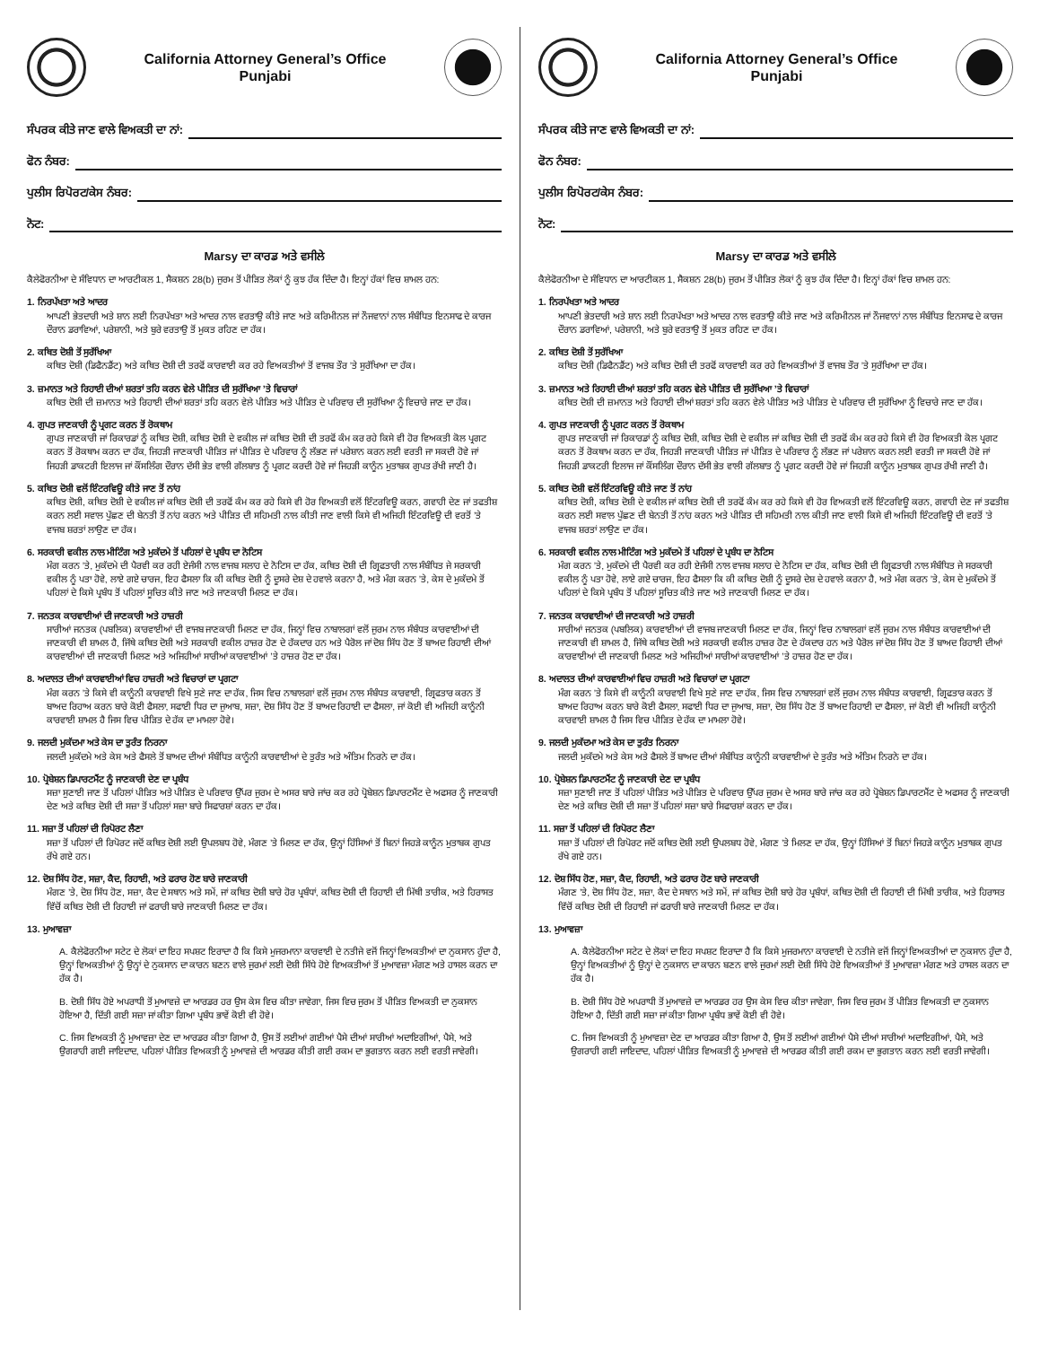California Attorney General’s Office
Punjabi
ਸੰਪਰਕ ਕੀਤੇ ਜਾਣ ਵਾਲੇ ਵਿਅਕਤੀ ਦਾ ਨਾਂ:
ਫੋਨ ਨੰਬਰ:
ਪੁਲੀਸ ਰਿਪੋਰਟ/ਕੇਸ ਨੰਬਰ:
ਨੋਟ:
Marsy ਦਾ ਕਾਰਡ ਅਤੇ ਵਸੀਲੇ
ਕੈਲੇਫੋਰਨੀਆ ਦੇ ਸੰਵਿਧਾਨ ਦਾ ਆਰਟੀਕਲ 1, ਸੈਕਸ਼ਨ 28(b) ਜੁਰਮ ਤੋਂ ਪੀੜਿਤ ਲੋਕਾਂ ਨੂੰ ਕੁਝ ਹੱਕ ਦਿੰਦਾ ਹੈ। ਇਨ੍ਹਾਂ ਹੱਕਾਂ ਵਿਚ ਸ਼ਾਮਲ ਹਨ:
1. ਨਿਰਪੱਖਤਾ ਅਤੇ ਆਦਰ
ਆਪਣੀ ਭੇਤਦਾਰੀ ਅਤੇ ਸ਼ਾਨ ਲਈ ਨਿਰਪੱਖਤਾ ਅਤੇ ਆਦਰ ਨਾਲ ਵਰਤਾਉ ਕੀਤੇ ਜਾਣ ਅਤੇ ਕਰਿਮੀਨਲ ਜਾਂ ਨੌਜਵਾਨਾਂ ਨਾਲ ਸੰਬੰਧਿਤ ਇਨਸਾਫ ਦੇ ਕਾਰਜ ਦੌਰਾਨ ਡਰਾਵਿਆਂ, ਪਰੇਸ਼ਾਨੀ, ਅਤੇ ਬੁਰੇ ਵਰਤਾਉ ਤੋਂ ਮੁਕਤ ਰਹਿਣ ਦਾ ਹੱਕ।
2. ਕਥਿਤ ਦੋਸ਼ੀ ਤੋਂ ਸੁਰੱਖਿਆ
ਕਥਿਤ ਦੋਸ਼ੀ (ਡਿਫੈਨਡੈਂਟ) ਅਤੇ ਕਥਿਤ ਦੋਸ਼ੀ ਦੀ ਤਰਫੋਂ ਕਾਰਵਾਈ ਕਰ ਰਹੇ ਵਿਅਕਤੀਆਂ ਤੋਂ ਵਾਜਬ ਤੌਰ ’ਤੇ ਸੁਰੱਖਿਆ ਦਾ ਹੱਕ।
3. ਜ਼ਮਾਨਤ ਅਤੇ ਰਿਹਾਈ ਦੀਆਂ ਸ਼ਰਤਾਂ ਤਹਿ ਕਰਨ ਵੇਲੇ ਪੀੜਿਤ ਦੀ ਸੁਰੱਖਿਆ ’ਤੇ ਵਿਚਾਰਾਂ
ਕਥਿਤ ਦੋਸ਼ੀ ਦੀ ਜ਼ਮਾਨਤ ਅਤੇ ਰਿਹਾਈ ਦੀਆਂ ਸ਼ਰਤਾਂ ਤਹਿ ਕਰਨ ਵੇਲੇ ਪੀੜਿਤ ਅਤੇ ਪੀੜਿਤ ਦੇ ਪਰਿਵਾਰ ਦੀ ਸੁਰੱਖਿਆ ਨੂੰ ਵਿਚਾਰੇ ਜਾਣ ਦਾ ਹੱਕ।
4. ਗੁਪਤ ਜਾਣਕਾਰੀ ਨੂੰ ਪ੍ਰਗਟ ਕਰਨ ਤੋਂ ਰੋਕਥਾਮ
ਗੁਪਤ ਜਾਣਕਾਰੀ ਜਾਂ ਰਿਕਾਰਡਾਂ ਨੂੰ ਕਥਿਤ ਦੋਸ਼ੀ, ਕਥਿਤ ਦੋਸ਼ੀ ਦੇ ਵਕੀਲ ਜਾਂ ਕਥਿਤ ਦੋਸ਼ੀ ਦੀ ਤਰਫੋਂ ਕੰਮ ਕਰ ਰਹੇ ਕਿਸੇ ਵੀ ਹੋਰ ਵਿਅਕਤੀ ਕੋਲ ਪ੍ਰਗਟ ਕਰਨ ਤੋਂ ਰੋਕਥਾਮ ਕਰਨ ਦਾ ਹੱਕ, ਜਿਹੜੀ ਜਾਣਕਾਰੀ ਪੀੜਿਤ ਜਾਂ ਪੀੜਿਤ ਦੇ ਪਰਿਵਾਰ ਨੂੰ ਲੱਭਣ ਜਾਂ ਪਰੇਸ਼ਾਨ ਕਰਨ ਲਈ ਵਰਤੀ ਜਾ ਸਕਦੀ ਹੋਵੇ ਜਾਂ ਜਿਹੜੀ ਡਾਕਟਰੀ ਇਲਾਜ ਜਾਂ ਕੌਂਸਲਿੰਗ ਦੌਰਾਨ ਦੱਸੀ ਭੇਤ ਵਾਲੀ ਗੱਲਬਾਤ ਨੂੰ ਪ੍ਰਗਟ ਕਰਦੀ ਹੋਵੇ ਜਾਂ ਜਿਹੜੀ ਕਾਨੂੰਨ ਮੁਤਾਬਕ ਗੁਪਤ ਰੱਖੀ ਜਾਣੀ ਹੈ।
5. ਕਥਿਤ ਦੋਸ਼ੀ ਵਲੋਂ ਇੰਟਰਵਿਊ ਕੀਤੇ ਜਾਣ ਤੋਂ ਨਾਂਹ
ਕਥਿਤ ਦੋਸ਼ੀ, ਕਥਿਤ ਦੋਸ਼ੀ ਦੇ ਵਕੀਲ ਜਾਂ ਕਥਿਤ ਦੋਸ਼ੀ ਦੀ ਤਰਫੋਂ ਕੰਮ ਕਰ ਰਹੇ ਕਿਸੇ ਵੀ ਹੋਰ ਵਿਅਕਤੀ ਵਲੋਂ ਇੰਟਰਵਿਊ ਕਰਨ, ਗਵਾਹੀ ਦੇਣ ਜਾਂ ਤਫਤੀਸ਼ ਕਰਨ ਲਈ ਸਵਾਲ ਪੁੱਛਣ ਦੀ ਬੇਨਤੀ ਤੋਂ ਨਾਂਹ ਕਰਨ ਅਤੇ ਪੀੜਿਤ ਦੀ ਸਹਿਮਤੀ ਨਾਲ ਕੀਤੀ ਜਾਣ ਵਾਲੀ ਕਿਸੇ ਵੀ ਅਜਿਹੀ ਇੰਟਰਵਿਊ ਦੀ ਵਰਤੋਂ ’ਤੇ ਵਾਜਬ ਸ਼ਰਤਾਂ ਲਾਉਣ ਦਾ ਹੱਕ।
6. ਸਰਕਾਰੀ ਵਕੀਲ ਨਾਲ ਮੀਟਿੰਗ ਅਤੇ ਮੁਕੱਦਮੇ ਤੋਂ ਪਹਿਲਾਂ ਦੇ ਪ੍ਰਬੰਧ ਦਾ ਨੋਟਿਸ
ਮੰਗ ਕਰਨ ’ਤੇ, ਮੁਕੱਦਮੇ ਦੀ ਪੈਰਵੀ ਕਰ ਰਹੀ ਏਜੰਸੀ ਨਾਲ ਵਾਜਬ ਸਲਾਹ ਦੇ ਨੋਟਿਸ ਦਾ ਹੱਕ, ਕਥਿਤ ਦੋਸ਼ੀ ਦੀ ਗ੍ਰਿਫਤਾਰੀ ਨਾਲ ਸੰਬੰਧਿਤ ਜੇ ਸਰਕਾਰੀ ਵਕੀਲ ਨੂੰ ਪਤਾ ਹੋਵੇ, ਲਾਏ ਗਏ ਚਾਰਜ, ਇਹ ਫੈਸਲਾ ਕਿ ਕੀ ਕਥਿਤ ਦੋਸ਼ੀ ਨੂੰ ਦੂਸਰੇ ਦੇਸ਼ ਦੇ ਹਵਾਲੇ ਕਰਨਾ ਹੈ, ਅਤੇ ਮੰਗ ਕਰਨ ’ਤੇ, ਕੇਸ ਦੇ ਮੁਕੱਦਮੇ ਤੋਂ ਪਹਿਲਾਂ ਦੇ ਕਿਸੇ ਪ੍ਰਬੰਧ ਤੋਂ ਪਹਿਲਾਂ ਸੂਚਿਤ ਕੀਤੇ ਜਾਣ ਅਤੇ ਜਾਣਕਾਰੀ ਮਿਲਣ ਦਾ ਹੱਕ।
7. ਜਨਤਕ ਕਾਰਵਾਈਆਂ ਦੀ ਜਾਣਕਾਰੀ ਅਤੇ ਹਾਜ਼ਰੀ
ਸਾਰੀਆਂ ਜਨਤਕ (ਪਬਲਿਕ) ਕਾਰਵਾਈਆਂ ਦੀ ਵਾਜਬ ਜਾਣਕਾਰੀ ਮਿਲਣ ਦਾ ਹੱਕ, ਜਿਨ੍ਹਾਂ ਵਿਚ ਨਾਬਾਲਗਾਂ ਵਲੋਂ ਜੁਰਮ ਨਾਲ ਸੰਬੰਧਤ ਕਾਰਵਾਈਆਂ ਦੀ ਜਾਣਕਾਰੀ ਵੀ ਸ਼ਾਮਲ ਹੈ, ਜਿੱਥੇ ਕਥਿਤ ਦੋਸ਼ੀ ਅਤੇ ਸਰਕਾਰੀ ਵਕੀਲ ਹਾਜ਼ਰ ਹੋਣ ਦੇ ਹੱਕਦਾਰ ਹਨ ਅਤੇ ਪੈਰੋਲ ਜਾਂ ਦੋਸ਼ ਸਿੱਧ ਹੋਣ ਤੋਂ ਬਾਅਦ ਰਿਹਾਈ ਦੀਆਂ ਕਾਰਵਾਈਆਂ ਦੀ ਜਾਣਕਾਰੀ ਮਿਲਣ ਅਤੇ ਅਜਿਹੀਆਂ ਸਾਰੀਆਂ ਕਾਰਵਾਈਆਂ ’ਤੇ ਹਾਜ਼ਰ ਹੋਣ ਦਾ ਹੱਕ।
8. ਅਦਾਲਤ ਦੀਆਂ ਕਾਰਵਾਈਆਂ ਵਿਚ ਹਾਜ਼ਰੀ ਅਤੇ ਵਿਚਾਰਾਂ ਦਾ ਪ੍ਰਗਟਾ
ਮੰਗ ਕਰਨ ’ਤੇ ਕਿਸੇ ਵੀ ਕਾਨੂੰਨੀ ਕਾਰਵਾਈ ਵਿਖੇ ਸੁਣੇ ਜਾਣ ਦਾ ਹੱਕ, ਜਿਸ ਵਿਚ ਨਾਬਾਲਗਾਂ ਵਲੋਂ ਜੁਰਮ ਨਾਲ ਸੰਬੰਧਤ ਕਾਰਵਾਈ, ਗ੍ਰਿਫਤਾਰ ਕਰਨ ਤੋਂ ਬਾਅਦ ਰਿਹਾਅ ਕਰਨ ਬਾਰੇ ਕੋਈ ਫੈਸਲਾ, ਸਫਾਈ ਧਿਰ ਦਾ ਜੁਆਬ, ਸਜ਼ਾ, ਦੋਸ਼ ਸਿੱਧ ਹੋਣ ਤੋਂ ਬਾਅਦ ਰਿਹਾਈ ਦਾ ਫੈਸਲਾ, ਜਾਂ ਕੋਈ ਵੀ ਅਜਿਹੀ ਕਾਨੂੰਨੀ ਕਾਰਵਾਈ ਸ਼ਾਮਲ ਹੈ ਜਿਸ ਵਿਚ ਪੀੜਿਤ ਦੇ ਹੱਕ ਦਾ ਮਾਮਲਾ ਹੋਵੇ।
9. ਜਲਦੀ ਮੁਕੱਦਮਾ ਅਤੇ ਕੇਸ ਦਾ ਤੁਰੰਤ ਨਿਰਨਾ
ਜਲਦੀ ਮੁਕੱਦਮੇ ਅਤੇ ਕੇਸ ਅਤੇ ਫੈਸਲੇ ਤੋਂ ਬਾਅਦ ਦੀਆਂ ਸੰਬੰਧਿਤ ਕਾਨੂੰਨੀ ਕਾਰਵਾਈਆਂ ਦੇ ਤੁਰੰਤ ਅਤੇ ਅੰਤਿਮ ਨਿਰਨੇ ਦਾ ਹੱਕ।
10. ਪ੍ਰੋਬੇਸ਼ਨ ਡਿਪਾਰਟਮੈਂਟ ਨੂੰ ਜਾਣਕਾਰੀ ਦੇਣ ਦਾ ਪ੍ਰਬੰਧ
ਸਜ਼ਾ ਸੁਣਾਈ ਜਾਣ ਤੋਂ ਪਹਿਲਾਂ ਪੀੜਿਤ ਅਤੇ ਪੀੜਿਤ ਦੇ ਪਰਿਵਾਰ ਉੱਪਰ ਜੁਰਮ ਦੇ ਅਸਰ ਬਾਰੇ ਜਾਂਚ ਕਰ ਰਹੇ ਪ੍ਰੋਬੇਸ਼ਨ ਡਿਪਾਰਟਮੈਂਟ ਦੇ ਅਫਸਰ ਨੂੰ ਜਾਣਕਾਰੀ ਦੇਣ ਅਤੇ ਕਥਿਤ ਦੋਸ਼ੀ ਦੀ ਸਜ਼ਾ ਤੋਂ ਪਹਿਲਾਂ ਸਜ਼ਾ ਬਾਰੇ ਸਿਫਾਰਸ਼ਾਂ ਕਰਨ ਦਾ ਹੱਕ।
11. ਸਜ਼ਾ ਤੋਂ ਪਹਿਲਾਂ ਦੀ ਰਿਪੋਰਟ ਲੈਣਾ
ਸਜ਼ਾ ਤੋਂ ਪਹਿਲਾਂ ਦੀ ਰਿਪੋਰਟ ਜਦੋਂ ਕਥਿਤ ਦੋਸ਼ੀ ਲਈ ਉਪਲਬਧ ਹੋਵੇ, ਮੰਗਣ ’ਤੇ ਮਿਲਣ ਦਾ ਹੱਕ, ਉਨ੍ਹਾਂ ਹਿੱਸਿਆਂ ਤੋਂ ਬਿਨਾਂ ਜਿਹੜੇ ਕਾਨੂੰਨ ਮੁਤਾਬਕ ਗੁਪਤ ਰੱਖੇ ਗਏ ਹਨ।
12. ਦੋਸ਼ ਸਿੱਧ ਹੋਣ, ਸਜ਼ਾ, ਕੈਦ, ਰਿਹਾਈ, ਅਤੇ ਫਰਾਰ ਹੋਣ ਬਾਰੇ ਜਾਣਕਾਰੀ
ਮੰਗਣ ’ਤੇ, ਦੋਸ਼ ਸਿੱਧ ਹੋਣ, ਸਜ਼ਾ, ਕੈਦ ਦੇ ਸਥਾਨ ਅਤੇ ਸਮੇਂ, ਜਾਂ ਕਥਿਤ ਦੋਸ਼ੀ ਬਾਰੇ ਹੋਰ ਪ੍ਰਬੰਧਾਂ, ਕਥਿਤ ਦੋਸ਼ੀ ਦੀ ਰਿਹਾਈ ਦੀ ਮਿੱਥੀ ਤਾਰੀਕ, ਅਤੇ ਹਿਰਾਸਤ ਵਿੱਚੋਂ ਕਥਿਤ ਦੋਸ਼ੀ ਦੀ ਰਿਹਾਈ ਜਾਂ ਫਰਾਰੀ ਬਾਰੇ ਜਾਣਕਾਰੀ ਮਿਲਣ ਦਾ ਹੱਕ।
13. ਮੁਆਵਜ਼ਾ
A. ਕੈਲੇਫੋਰਨੀਆ ਸਟੇਟ ਦੇ ਲੋਕਾਂ ਦਾ ਇਹ ਸਪਸ਼ਟ ਇਰਾਦਾ ਹੈ ਕਿ ਕਿਸੇ ਮੁਜਰਮਾਨਾ ਕਾਰਵਾਈ ਦੇ ਨਤੀਜੇ ਵਜੋਂ ਜਿਨ੍ਹਾਂ ਵਿਅਕਤੀਆਂ ਦਾ ਨੁਕਸਾਨ ਹੁੰਦਾ ਹੈ, ਉਨ੍ਹਾਂ ਵਿਅਕਤੀਆਂ ਨੂੰ ਉਨ੍ਹਾਂ ਦੇ ਨੁਕਸਾਨ ਦਾ ਕਾਰਨ ਬਣਨ ਵਾਲੇ ਜੁਰਮਾਂ ਲਈ ਦੋਸ਼ੀ ਸਿੱਧੇ ਹੋਏ ਵਿਅਕਤੀਆਂ ਤੋਂ ਮੁਆਵਜ਼ਾ ਮੰਗਣ ਅਤੇ ਹਾਸਲ ਕਰਨ ਦਾ ਹੱਕ ਹੈ।
B. ਦੋਸ਼ੀ ਸਿੱਧ ਹੋਏ ਅਪਰਾਧੀ ਤੋਂ ਮੁਆਵਜ਼ੇ ਦਾ ਆਰਡਰ ਹਰ ਉਸ ਕੇਸ ਵਿਚ ਕੀਤਾ ਜਾਵੇਗਾ, ਜਿਸ ਵਿਚ ਜੁਰਮ ਤੋਂ ਪੀੜਿਤ ਵਿਅਕਤੀ ਦਾ ਨੁਕਸਾਨ ਹੋਇਆ ਹੈ, ਦਿੱਤੀ ਗਈ ਸਜ਼ਾ ਜਾਂ ਕੀਤਾ ਗਿਆ ਪ੍ਰਬੰਧ ਭਾਵੇਂ ਕੋਈ ਵੀ ਹੋਵੇ।
C. ਜਿਸ ਵਿਅਕਤੀ ਨੂੰ ਮੁਆਵਜ਼ਾ ਦੇਣ ਦਾ ਆਰਡਰ ਕੀਤਾ ਗਿਆ ਹੈ, ਉਸ ਤੋਂ ਲਈਆਂ ਗਈਆਂ ਪੈਸੇ ਦੀਆਂ ਸਾਰੀਆਂ ਅਦਾਇਗੀਆਂ, ਪੈਸੇ, ਅਤੇ ਉਗਰਾਹੀ ਗਈ ਜਾਇਦਾਦ, ਪਹਿਲਾਂ ਪੀੜਿਤ ਵਿਅਕਤੀ ਨੂੰ ਮੁਆਵਜ਼ੇ ਦੀ ਆਰਡਰ ਕੀਤੀ ਗਈ ਰਕਮ ਦਾ ਭੁਗਤਾਨ ਕਰਨ ਲਈ ਵਰਤੀ ਜਾਵੇਗੀ।
California Attorney General’s Office
Punjabi
ਸੰਪਰਕ ਕੀਤੇ ਜਾਣ ਵਾਲੇ ਵਿਅਕਤੀ ਦਾ ਨਾਂ:
ਫੋਨ ਨੰਬਰ:
ਪੁਲੀਸ ਰਿਪੋਰਟ/ਕੇਸ ਨੰਬਰ:
ਨੋਟ:
Marsy ਦਾ ਕਾਰਡ ਅਤੇ ਵਸੀਲੇ
ਕੈਲੇਫੋਰਨੀਆ ਦੇ ਸੰਵਿਧਾਨ ਦਾ ਆਰਟੀਕਲ 1, ਸੈਕਸ਼ਨ 28(b) ਜੁਰਮ ਤੋਂ ਪੀੜਿਤ ਲੋਕਾਂ ਨੂੰ ਕੁਝ ਹੱਕ ਦਿੰਦਾ ਹੈ। ਇਨ੍ਹਾਂ ਹੱਕਾਂ ਵਿਚ ਸ਼ਾਮਲ ਹਨ:
1. ਨਿਰਪੱਖਤਾ ਅਤੇ ਆਦਰ
ਆਪਣੀ ਭੇਤਦਾਰੀ ਅਤੇ ਸ਼ਾਨ ਲਈ ਨਿਰਪੱਖਤਾ ਅਤੇ ਆਦਰ ਨਾਲ ਵਰਤਾਉ ਕੀਤੇ ਜਾਣ ਅਤੇ ਕਰਿਮੀਨਲ ਜਾਂ ਨੌਜਵਾਨਾਂ ਨਾਲ ਸੰਬੰਧਿਤ ਇਨਸਾਫ ਦੇ ਕਾਰਜ ਦੌਰਾਨ ਡਰਾਵਿਆਂ, ਪਰੇਸ਼ਾਨੀ, ਅਤੇ ਬੁਰੇ ਵਰਤਾਉ ਤੋਂ ਮੁਕਤ ਰਹਿਣ ਦਾ ਹੱਕ।
2. ਕਥਿਤ ਦੋਸ਼ੀ ਤੋਂ ਸੁਰੱਖਿਆ
ਕਥਿਤ ਦੋਸ਼ੀ (ਡਿਫੈਨਡੈਂਟ) ਅਤੇ ਕਥਿਤ ਦੋਸ਼ੀ ਦੀ ਤਰਫੋਂ ਕਾਰਵਾਈ ਕਰ ਰਹੇ ਵਿਅਕਤੀਆਂ ਤੋਂ ਵਾਜਬ ਤੌਰ ’ਤੇ ਸੁਰੱਖਿਆ ਦਾ ਹੱਕ।
3. ਜ਼ਮਾਨਤ ਅਤੇ ਰਿਹਾਈ ਦੀਆਂ ਸ਼ਰਤਾਂ ਤਹਿ ਕਰਨ ਵੇਲੇ ਪੀੜਿਤ ਦੀ ਸੁਰੱਖਿਆ ’ਤੇ ਵਿਚਾਰਾਂ
ਕਥਿਤ ਦੋਸ਼ੀ ਦੀ ਜ਼ਮਾਨਤ ਅਤੇ ਰਿਹਾਈ ਦੀਆਂ ਸ਼ਰਤਾਂ ਤਹਿ ਕਰਨ ਵੇਲੇ ਪੀੜਿਤ ਅਤੇ ਪੀੜਿਤ ਦੇ ਪਰਿਵਾਰ ਦੀ ਸੁਰੱਖਿਆ ਨੂੰ ਵਿਚਾਰੇ ਜਾਣ ਦਾ ਹੱਕ।
4. ਗੁਪਤ ਜਾਣਕਾਰੀ ਨੂੰ ਪ੍ਰਗਟ ਕਰਨ ਤੋਂ ਰੋਕਥਾਮ
ਗੁਪਤ ਜਾਣਕਾਰੀ ਜਾਂ ਰਿਕਾਰਡਾਂ ਨੂੰ ਕਥਿਤ ਦੋਸ਼ੀ, ਕਥਿਤ ਦੋਸ਼ੀ ਦੇ ਵਕੀਲ ਜਾਂ ਕਥਿਤ ਦੋਸ਼ੀ ਦੀ ਤਰਫੋਂ ਕੰਮ ਕਰ ਰਹੇ ਕਿਸੇ ਵੀ ਹੋਰ ਵਿਅਕਤੀ ਕੋਲ ਪ੍ਰਗਟ ਕਰਨ ਤੋਂ ਰੋਕਥਾਮ ਕਰਨ ਦਾ ਹੱਕ, ਜਿਹੜੀ ਜਾਣਕਾਰੀ ਪੀੜਿਤ ਜਾਂ ਪੀੜਿਤ ਦੇ ਪਰਿਵਾਰ ਨੂੰ ਲੱਭਣ ਜਾਂ ਪਰੇਸ਼ਾਨ ਕਰਨ ਲਈ ਵਰਤੀ ਜਾ ਸਕਦੀ ਹੋਵੇ ਜਾਂ ਜਿਹੜੀ ਡਾਕਟਰੀ ਇਲਾਜ ਜਾਂ ਕੌਂਸਲਿੰਗ ਦੌਰਾਨ ਦੱਸੀ ਭੇਤ ਵਾਲੀ ਗੱਲਬਾਤ ਨੂੰ ਪ੍ਰਗਟ ਕਰਦੀ ਹੋਵੇ ਜਾਂ ਜਿਹੜੀ ਕਾਨੂੰਨ ਮੁਤਾਬਕ ਗੁਪਤ ਰੱਖੀ ਜਾਣੀ ਹੈ।
5. ਕਥਿਤ ਦੋਸ਼ੀ ਵਲੋਂ ਇੰਟਰਵਿਊ ਕੀਤੇ ਜਾਣ ਤੋਂ ਨਾਂਹ
ਕਥਿਤ ਦੋਸ਼ੀ, ਕਥਿਤ ਦੋਸ਼ੀ ਦੇ ਵਕੀਲ ਜਾਂ ਕਥਿਤ ਦੋਸ਼ੀ ਦੀ ਤਰਫੋਂ ਕੰਮ ਕਰ ਰਹੇ ਕਿਸੇ ਵੀ ਹੋਰ ਵਿਅਕਤੀ ਵਲੋਂ ਇੰਟਰਵਿਊ ਕਰਨ, ਗਵਾਹੀ ਦੇਣ ਜਾਂ ਤਫਤੀਸ਼ ਕਰਨ ਲਈ ਸਵਾਲ ਪੁੱਛਣ ਦੀ ਬੇਨਤੀ ਤੋਂ ਨਾਂਹ ਕਰਨ ਅਤੇ ਪੀੜਿਤ ਦੀ ਸਹਿਮਤੀ ਨਾਲ ਕੀਤੀ ਜਾਣ ਵਾਲੀ ਕਿਸੇ ਵੀ ਅਜਿਹੀ ਇੰਟਰਵਿਊ ਦੀ ਵਰਤੋਂ ’ਤੇ ਵਾਜਬ ਸ਼ਰਤਾਂ ਲਾਉਣ ਦਾ ਹੱਕ।
6. ਸਰਕਾਰੀ ਵਕੀਲ ਨਾਲ ਮੀਟਿੰਗ ਅਤੇ ਮੁਕੱਦਮੇ ਤੋਂ ਪਹਿਲਾਂ ਦੇ ਪ੍ਰਬੰਧ ਦਾ ਨੋਟਿਸ
ਮੰਗ ਕਰਨ ’ਤੇ, ਮੁਕੱਦਮੇ ਦੀ ਪੈਰਵੀ ਕਰ ਰਹੀ ਏਜੰਸੀ ਨਾਲ ਵਾਜਬ ਸਲਾਹ ਦੇ ਨੋਟਿਸ ਦਾ ਹੱਕ, ਕਥਿਤ ਦੋਸ਼ੀ ਦੀ ਗ੍ਰਿਫਤਾਰੀ ਨਾਲ ਸੰਬੰਧਿਤ ਜੇ ਸਰਕਾਰੀ ਵਕੀਲ ਨੂੰ ਪਤਾ ਹੋਵੇ, ਲਾਏ ਗਏ ਚਾਰਜ, ਇਹ ਫੈਸਲਾ ਕਿ ਕੀ ਕਥਿਤ ਦੋਸ਼ੀ ਨੂੰ ਦੂਸਰੇ ਦੇਸ਼ ਦੇ ਹਵਾਲੇ ਕਰਨਾ ਹੈ, ਅਤੇ ਮੰਗ ਕਰਨ ’ਤੇ, ਕੇਸ ਦੇ ਮੁਕੱਦਮੇ ਤੋਂ ਪਹਿਲਾਂ ਦੇ ਕਿਸੇ ਪ੍ਰਬੰਧ ਤੋਂ ਪਹਿਲਾਂ ਸੂਚਿਤ ਕੀਤੇ ਜਾਣ ਅਤੇ ਜਾਣਕਾਰੀ ਮਿਲਣ ਦਾ ਹੱਕ।
7. ਜਨਤਕ ਕਾਰਵਾਈਆਂ ਦੀ ਜਾਣਕਾਰੀ ਅਤੇ ਹਾਜ਼ਰੀ
ਸਾਰੀਆਂ ਜਨਤਕ (ਪਬਲਿਕ) ਕਾਰਵਾਈਆਂ ਦੀ ਵਾਜਬ ਜਾਣਕਾਰੀ ਮਿਲਣ ਦਾ ਹੱਕ, ਜਿਨ੍ਹਾਂ ਵਿਚ ਨਾਬਾਲਗਾਂ ਵਲੋਂ ਜੁਰਮ ਨਾਲ ਸੰਬੰਧਤ ਕਾਰਵਾਈਆਂ ਦੀ ਜਾਣਕਾਰੀ ਵੀ ਸ਼ਾਮਲ ਹੈ, ਜਿੱਥੇ ਕਥਿਤ ਦੋਸ਼ੀ ਅਤੇ ਸਰਕਾਰੀ ਵਕੀਲ ਹਾਜ਼ਰ ਹੋਣ ਦੇ ਹੱਕਦਾਰ ਹਨ ਅਤੇ ਪੈਰੋਲ ਜਾਂ ਦੋਸ਼ ਸਿੱਧ ਹੋਣ ਤੋਂ ਬਾਅਦ ਰਿਹਾਈ ਦੀਆਂ ਕਾਰਵਾਈਆਂ ਦੀ ਜਾਣਕਾਰੀ ਮਿਲਣ ਅਤੇ ਅਜਿਹੀਆਂ ਸਾਰੀਆਂ ਕਾਰਵਾਈਆਂ ’ਤੇ ਹਾਜ਼ਰ ਹੋਣ ਦਾ ਹੱਕ।
8. ਅਦਾਲਤ ਦੀਆਂ ਕਾਰਵਾਈਆਂ ਵਿਚ ਹਾਜ਼ਰੀ ਅਤੇ ਵਿਚਾਰਾਂ ਦਾ ਪ੍ਰਗਟਾ
ਮੰਗ ਕਰਨ ’ਤੇ ਕਿਸੇ ਵੀ ਕਾਨੂੰਨੀ ਕਾਰਵਾਈ ਵਿਖੇ ਸੁਣੇ ਜਾਣ ਦਾ ਹੱਕ, ਜਿਸ ਵਿਚ ਨਾਬਾਲਗਾਂ ਵਲੋਂ ਜੁਰਮ ਨਾਲ ਸੰਬੰਧਤ ਕਾਰਵਾਈ, ਗ੍ਰਿਫਤਾਰ ਕਰਨ ਤੋਂ ਬਾਅਦ ਰਿਹਾਅ ਕਰਨ ਬਾਰੇ ਕੋਈ ਫੈਸਲਾ, ਸਫਾਈ ਧਿਰ ਦਾ ਜੁਆਬ, ਸਜ਼ਾ, ਦੋਸ਼ ਸਿੱਧ ਹੋਣ ਤੋਂ ਬਾਅਦ ਰਿਹਾਈ ਦਾ ਫੈਸਲਾ, ਜਾਂ ਕੋਈ ਵੀ ਅਜਿਹੀ ਕਾਨੂੰਨੀ ਕਾਰਵਾਈ ਸ਼ਾਮਲ ਹੈ ਜਿਸ ਵਿਚ ਪੀੜਿਤ ਦੇ ਹੱਕ ਦਾ ਮਾਮਲਾ ਹੋਵੇ।
9. ਜਲਦੀ ਮੁਕੱਦਮਾ ਅਤੇ ਕੇਸ ਦਾ ਤੁਰੰਤ ਨਿਰਨਾ
ਜਲਦੀ ਮੁਕੱਦਮੇ ਅਤੇ ਕੇਸ ਅਤੇ ਫੈਸਲੇ ਤੋਂ ਬਾਅਦ ਦੀਆਂ ਸੰਬੰਧਿਤ ਕਾਨੂੰਨੀ ਕਾਰਵਾਈਆਂ ਦੇ ਤੁਰੰਤ ਅਤੇ ਅੰਤਿਮ ਨਿਰਨੇ ਦਾ ਹੱਕ।
10. ਪ੍ਰੋਬੇਸ਼ਨ ਡਿਪਾਰਟਮੈਂਟ ਨੂੰ ਜਾਣਕਾਰੀ ਦੇਣ ਦਾ ਪ੍ਰਬੰਧ
ਸਜ਼ਾ ਸੁਣਾਈ ਜਾਣ ਤੋਂ ਪਹਿਲਾਂ ਪੀੜਿਤ ਅਤੇ ਪੀੜਿਤ ਦੇ ਪਰਿਵਾਰ ਉੱਪਰ ਜੁਰਮ ਦੇ ਅਸਰ ਬਾਰੇ ਜਾਂਚ ਕਰ ਰਹੇ ਪ੍ਰੋਬੇਸ਼ਨ ਡਿਪਾਰਟਮੈਂਟ ਦੇ ਅਫਸਰ ਨੂੰ ਜਾਣਕਾਰੀ ਦੇਣ ਅਤੇ ਕਥਿਤ ਦੋਸ਼ੀ ਦੀ ਸਜ਼ਾ ਤੋਂ ਪਹਿਲਾਂ ਸਜ਼ਾ ਬਾਰੇ ਸਿਫਾਰਸ਼ਾਂ ਕਰਨ ਦਾ ਹੱਕ।
11. ਸਜ਼ਾ ਤੋਂ ਪਹਿਲਾਂ ਦੀ ਰਿਪੋਰਟ ਲੈਣਾ
ਸਜ਼ਾ ਤੋਂ ਪਹਿਲਾਂ ਦੀ ਰਿਪੋਰਟ ਜਦੋਂ ਕਥਿਤ ਦੋਸ਼ੀ ਲਈ ਉਪਲਬਧ ਹੋਵੇ, ਮੰਗਣ ’ਤੇ ਮਿਲਣ ਦਾ ਹੱਕ, ਉਨ੍ਹਾਂ ਹਿੱਸਿਆਂ ਤੋਂ ਬਿਨਾਂ ਜਿਹੜੇ ਕਾਨੂੰਨ ਮੁਤਾਬਕ ਗੁਪਤ ਰੱਖੇ ਗਏ ਹਨ।
12. ਦੋਸ਼ ਸਿੱਧ ਹੋਣ, ਸਜ਼ਾ, ਕੈਦ, ਰਿਹਾਈ, ਅਤੇ ਫਰਾਰ ਹੋਣ ਬਾਰੇ ਜਾਣਕਾਰੀ
ਮੰਗਣ ’ਤੇ, ਦੋਸ਼ ਸਿੱਧ ਹੋਣ, ਸਜ਼ਾ, ਕੈਦ ਦੇ ਸਥਾਨ ਅਤੇ ਸਮੇਂ, ਜਾਂ ਕਥਿਤ ਦੋਸ਼ੀ ਬਾਰੇ ਹੋਰ ਪ੍ਰਬੰਧਾਂ, ਕਥਿਤ ਦੋਸ਼ੀ ਦੀ ਰਿਹਾਈ ਦੀ ਮਿੱਥੀ ਤਾਰੀਕ, ਅਤੇ ਹਿਰਾਸਤ ਵਿੱਚੋਂ ਕਥਿਤ ਦੋਸ਼ੀ ਦੀ ਰਿਹਾਈ ਜਾਂ ਫਰਾਰੀ ਬਾਰੇ ਜਾਣਕਾਰੀ ਮਿਲਣ ਦਾ ਹੱਕ।
13. ਮੁਆਵਜ਼ਾ
A. ਕੈਲੇਫੋਰਨੀਆ ਸਟੇਟ ਦੇ ਲੋਕਾਂ ਦਾ ਇਹ ਸਪਸ਼ਟ ਇਰਾਦਾ ਹੈ ਕਿ ਕਿਸੇ ਮੁਜਰਮਾਨਾ ਕਾਰਵਾਈ ਦੇ ਨਤੀਜੇ ਵਜੋਂ ਜਿਨ੍ਹਾਂ ਵਿਅਕਤੀਆਂ ਦਾ ਨੁਕਸਾਨ ਹੁੰਦਾ ਹੈ, ਉਨ੍ਹਾਂ ਵਿਅਕਤੀਆਂ ਨੂੰ ਉਨ੍ਹਾਂ ਦੇ ਨੁਕਸਾਨ ਦਾ ਕਾਰਨ ਬਣਨ ਵਾਲੇ ਜੁਰਮਾਂ ਲਈ ਦੋਸ਼ੀ ਸਿੱਧੇ ਹੋਏ ਵਿਅਕਤੀਆਂ ਤੋਂ ਮੁਆਵਜ਼ਾ ਮੰਗਣ ਅਤੇ ਹਾਸਲ ਕਰਨ ਦਾ ਹੱਕ ਹੈ।
B. ਦੋਸ਼ੀ ਸਿੱਧ ਹੋਏ ਅਪਰਾਧੀ ਤੋਂ ਮੁਆਵਜ਼ੇ ਦਾ ਆਰਡਰ ਹਰ ਉਸ ਕੇਸ ਵਿਚ ਕੀਤਾ ਜਾਵੇਗਾ, ਜਿਸ ਵਿਚ ਜੁਰਮ ਤੋਂ ਪੀੜਿਤ ਵਿਅਕਤੀ ਦਾ ਨੁਕਸਾਨ ਹੋਇਆ ਹੈ, ਦਿੱਤੀ ਗਈ ਸਜ਼ਾ ਜਾਂ ਕੀਤਾ ਗਿਆ ਪ੍ਰਬੰਧ ਭਾਵੇਂ ਕੋਈ ਵੀ ਹੋਵੇ।
C. ਜਿਸ ਵਿਅਕਤੀ ਨੂੰ ਮੁਆਵਜ਼ਾ ਦੇਣ ਦਾ ਆਰਡਰ ਕੀਤਾ ਗਿਆ ਹੈ, ਉਸ ਤੋਂ ਲਈਆਂ ਗਈਆਂ ਪੈਸੇ ਦੀਆਂ ਸਾਰੀਆਂ ਅਦਾਇਗੀਆਂ, ਪੈਸੇ, ਅਤੇ ਉਗਰਾਹੀ ਗਈ ਜਾਇਦਾਦ, ਪਹਿਲਾਂ ਪੀੜਿਤ ਵਿਅਕਤੀ ਨੂੰ ਮੁਆਵਜ਼ੇ ਦੀ ਆਰਡਰ ਕੀਤੀ ਗਈ ਰਕਮ ਦਾ ਭੁਗਤਾਨ ਕਰਨ ਲਈ ਵਰਤੀ ਜਾਵੇਗੀ।